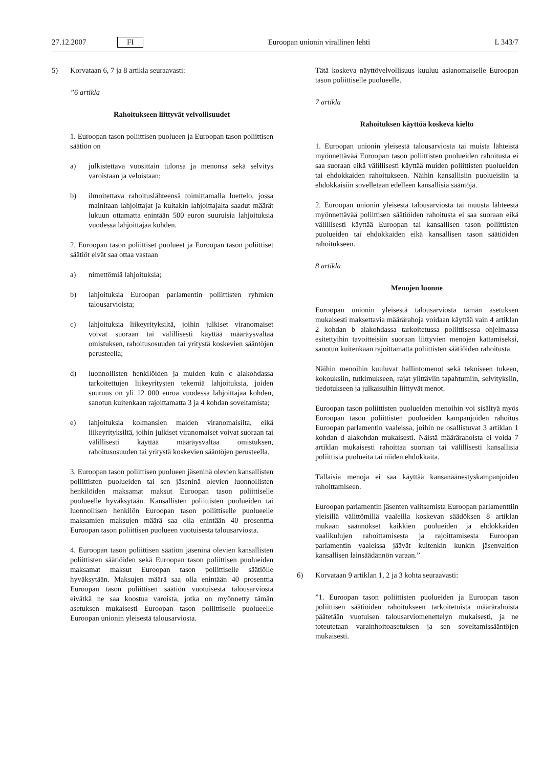27.12.2007 FI Euroopan unionin virallinen lehti L 343/7
5) Korvataan 6, 7 ja 8 artikla seuraavasti:
”6 artikla
Rahoitukseen liittyvät velvollisuudet
1. Euroopan tason poliittisen puolueen ja Euroopan tason poliittisen säätiön on
a) julkistettava vuosittain tulonsa ja menonsa sekä selvitys varoistaan ja veloistaan;
b) ilmoitettava rahoituslähteensä toimittamalla luettelo, jossa mainitaan lahjoittajat ja kultakin lahjoittajalta saadut määrät lukuun ottamatta enintään 500 euron suuruisia lahjoituksia vuodessa lahjoittajaa kohden.
2. Euroopan tason poliittiset puolueet ja Euroopan tason poliittiset säätiöt eivät saa ottaa vastaan
a) nimettömiä lahjoituksia;
b) lahjoituksia Euroopan parlamentin poliittisten ryhmien talousarvioista;
c) lahjoituksia liikeyrityksiltä, joihin julkiset viranomaiset voivat suoraan tai välillisesti käyttää määräysvaltaa omistuksen, rahoitusosuuden tai yritystä koskevien sääntöjen perusteella;
d) luonnollisten henkilöiden ja muiden kuin c alakohdassa tarkoitettujen liikeyritysten tekemiä lahjoituksia, joiden suuruus on yli 12 000 euroa vuodessa lahjoittajaa kohden, sanotun kuitenkaan rajoittamatta 3 ja 4 kohdan soveltamista;
e) lahjoituksia kolmansien maiden viranomaisilta, eikä liikeyrityksiltä, joihin julkiset viranomaiset voivat suoraan tai välillisesti käyttää määräysvaltaa omistuksen, rahoitusosuuden tai yritystä koskevien sääntöjen perusteella.
3. Euroopan tason poliittisen puolueen jäseninä olevien kansallisten poliittisten puolueiden tai sen jäseninä olevien luonnollisten henkilöiden maksamat maksut Euroopan tason poliittiselle puolueelle hyväksytään. Kansallisten poliittisten puolueiden tai luonnollisen henkilön Euroopan tason poliittiselle puolueelle maksamien maksujen määrä saa olla enintään 40 prosenttia Euroopan tason poliittisen puolueen vuotuisesta talousarviosta.
4. Euroopan tason poliittisen säätiön jäseninä olevien kansallisten poliittisten säätiöiden sekä Euroopan tason poliittisen puolueiden maksamat maksut Euroopan tason poliittiselle säätiölle hyväksytään. Maksujen määrä saa olla enintään 40 prosenttia Euroopan tason poliittisen säätiön vuotuisesta talousarviosta eivätkä ne saa koostua varoista, jotka on myönnetty tämän asetuksen mukaisesti Euroopan tason poliittiselle puolueelle Euroopan unionin yleisestä talousarviosta.
Tätä koskeva näyttövelvollisuus kuuluu asianomaiselle Euroopan tason poliittiselle puolueelle.
7 artikla
Rahoituksen käyttöä koskeva kielto
1. Euroopan unionin yleisestä talousarviosta tai muista lähteistä myönnettävää Euroopan tason poliittisten puolueiden rahoitusta ei saa suoraan eikä välillisesti käyttää muiden poliittisten puolueiden tai ehdokkaiden rahoitukseen. Näihin kansallisiin puolueisiin ja ehdokkaisiin sovelletaan edelleen kansallisia sääntöjä.
2. Euroopan unionin yleisestä talousarviosta tai muusta lähteestä myönnettävää poliittisen säätiöiden rahoitusta ei saa suoraan eikä välillisesti käyttää Euroopan tai kansallisen tason poliittisten puolueiden tai ehdokkaiden eikä kansallisen tason säätiöiden rahoitukseen.
8 artikla
Menojen luonne
Euroopan unionin yleisestä talousarviosta tämän asetuksen mukaisesti maksettavia määrärahoja voidaan käyttää vain 4 artiklan 2 kohdan b alakohdassa tarkoitetussa poliittisessa ohjelmassa esitettyihin tavoitteisiin suoraan liittyvien menojen kattamiseksi, sanotun kuitenkaan rajoittamatta poliittisten säätiöiden rahoitusta.
Näihin menoihin kuuluvat hallintomenot sekä tekniseen tukeen, kokouksiin, tutkimukseen, rajat ylittäviin tapahtumiin, selvityksiin, tiedotukseen ja julkaisuihin liittyvät menot.
Euroopan tason poliittisten puolueiden menoihin voi sisältyä myös Euroopan tason poliittisten puolueiden kampanjoiden rahoitus Euroopan parlamentin vaaleissa, joihin ne osallistuvat 3 artiklan 1 kohdan d alakohdan mukaisesti. Näistä määrärahoista ei voida 7 artiklan mukaisesti rahoittaa suoraan tai välillisesti kansallisia poliittisia puolueita tai niiden ehdokkaita.
Tällaisia menoja ei saa käyttää kansanäänestyskampanjoiden rahoittamiseen.
Euroopan parlamentin jäsenten valitsemista Euroopan parlamenttiin yleisillä välittömillä vaaleilla koskevan säädöksen 8 artiklan mukaan säännökset kaikkien puolueiden ja ehdokkaiden vaalikulujen rahoittamisesta ja rajoittamisesta Euroopan parlamentin vaaleissa jäävät kuitenkin kunkin jäsenvaltion kansallisen lainsäädännön varaan.”
6) Korvataan 9 artiklan 1, 2 ja 3 kohta seuraavasti:
”1. Euroopan tason poliittisten puolueiden ja Euroopan tason poliittisen säätiöiden rahoitukseen tarkoitetuista määrärahoista päätetään vuotuisen talousarviomenettelyn mukaisesti, ja ne toteutetaan varainhoitoasetuksen ja sen soveltamissääntöjen mukaisesti.